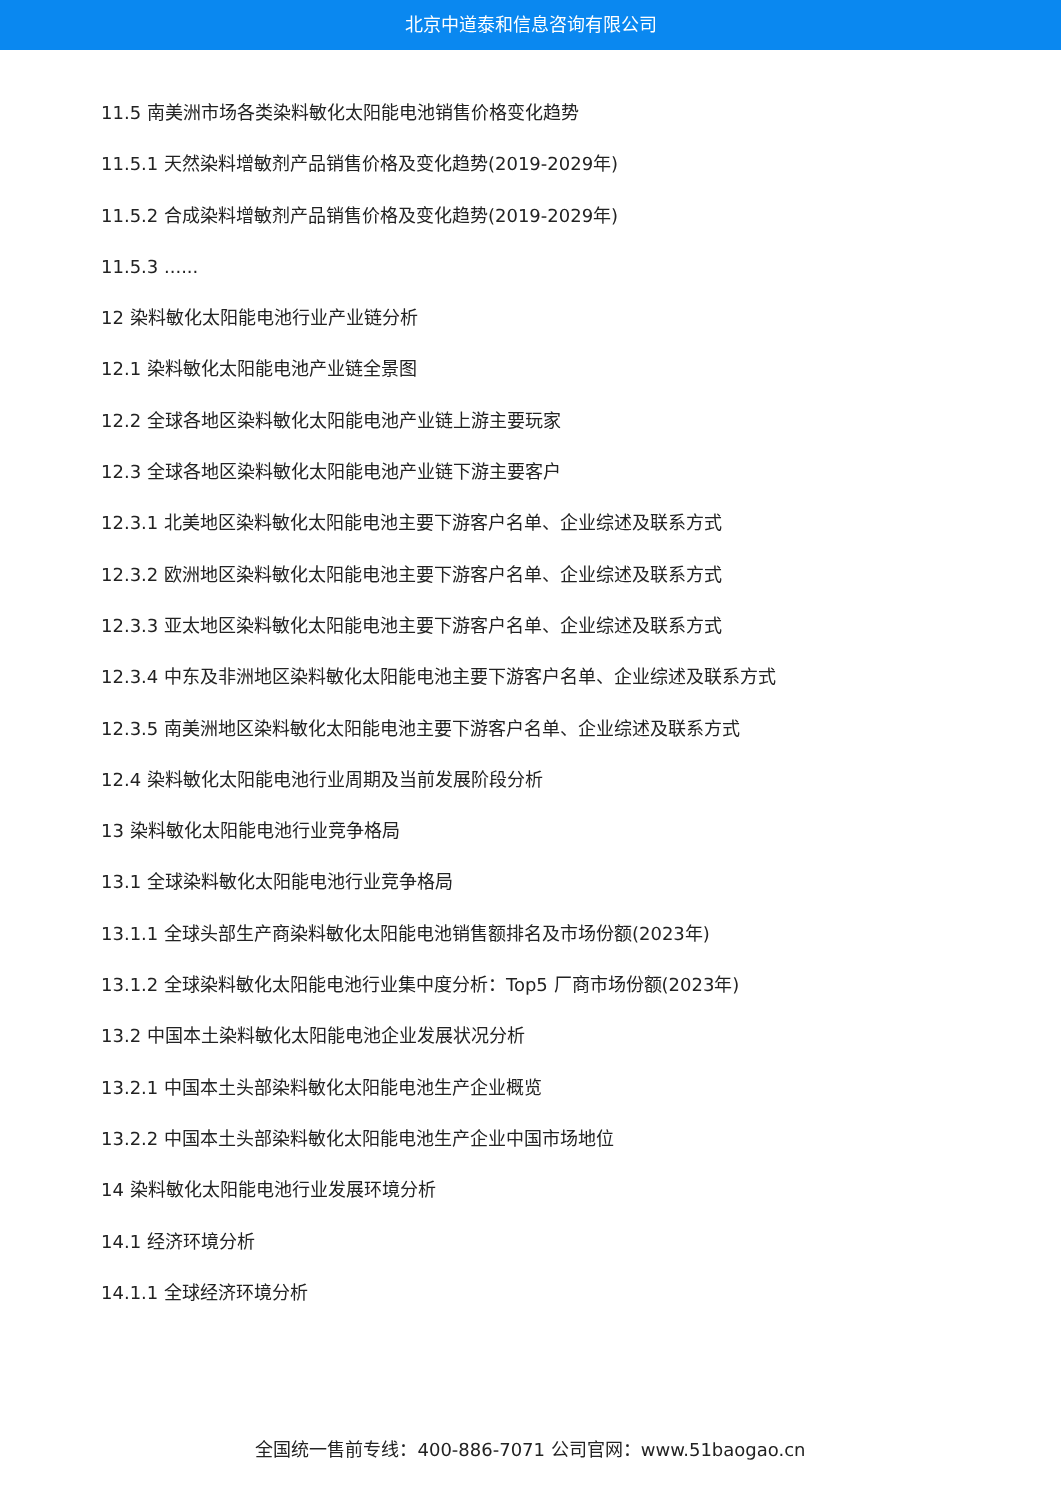北京中道泰和信息咨询有限公司
11.5 南美洲市场各类染料敏化太阳能电池销售价格变化趋势
11.5.1 天然染料增敏剂产品销售价格及变化趋势(2019-2029年)
11.5.2 合成染料增敏剂产品销售价格及变化趋势(2019-2029年)
11.5.3 ......
12 染料敏化太阳能电池行业产业链分析
12.1 染料敏化太阳能电池产业链全景图
12.2 全球各地区染料敏化太阳能电池产业链上游主要玩家
12.3 全球各地区染料敏化太阳能电池产业链下游主要客户
12.3.1 北美地区染料敏化太阳能电池主要下游客户名单、企业综述及联系方式
12.3.2 欧洲地区染料敏化太阳能电池主要下游客户名单、企业综述及联系方式
12.3.3 亚太地区染料敏化太阳能电池主要下游客户名单、企业综述及联系方式
12.3.4 中东及非洲地区染料敏化太阳能电池主要下游客户名单、企业综述及联系方式
12.3.5 南美洲地区染料敏化太阳能电池主要下游客户名单、企业综述及联系方式
12.4 染料敏化太阳能电池行业周期及当前发展阶段分析
13 染料敏化太阳能电池行业竞争格局
13.1 全球染料敏化太阳能电池行业竞争格局
13.1.1 全球头部生产商染料敏化太阳能电池销售额排名及市场份额(2023年)
13.1.2 全球染料敏化太阳能电池行业集中度分析：Top5 厂商市场份额(2023年)
13.2 中国本土染料敏化太阳能电池企业发展状况分析
13.2.1 中国本土头部染料敏化太阳能电池生产企业概览
13.2.2 中国本土头部染料敏化太阳能电池生产企业中国市场地位
14 染料敏化太阳能电池行业发展环境分析
14.1 经济环境分析
14.1.1 全球经济环境分析
全国统一售前专线：400-886-7071 公司官网：www.51baogao.cn